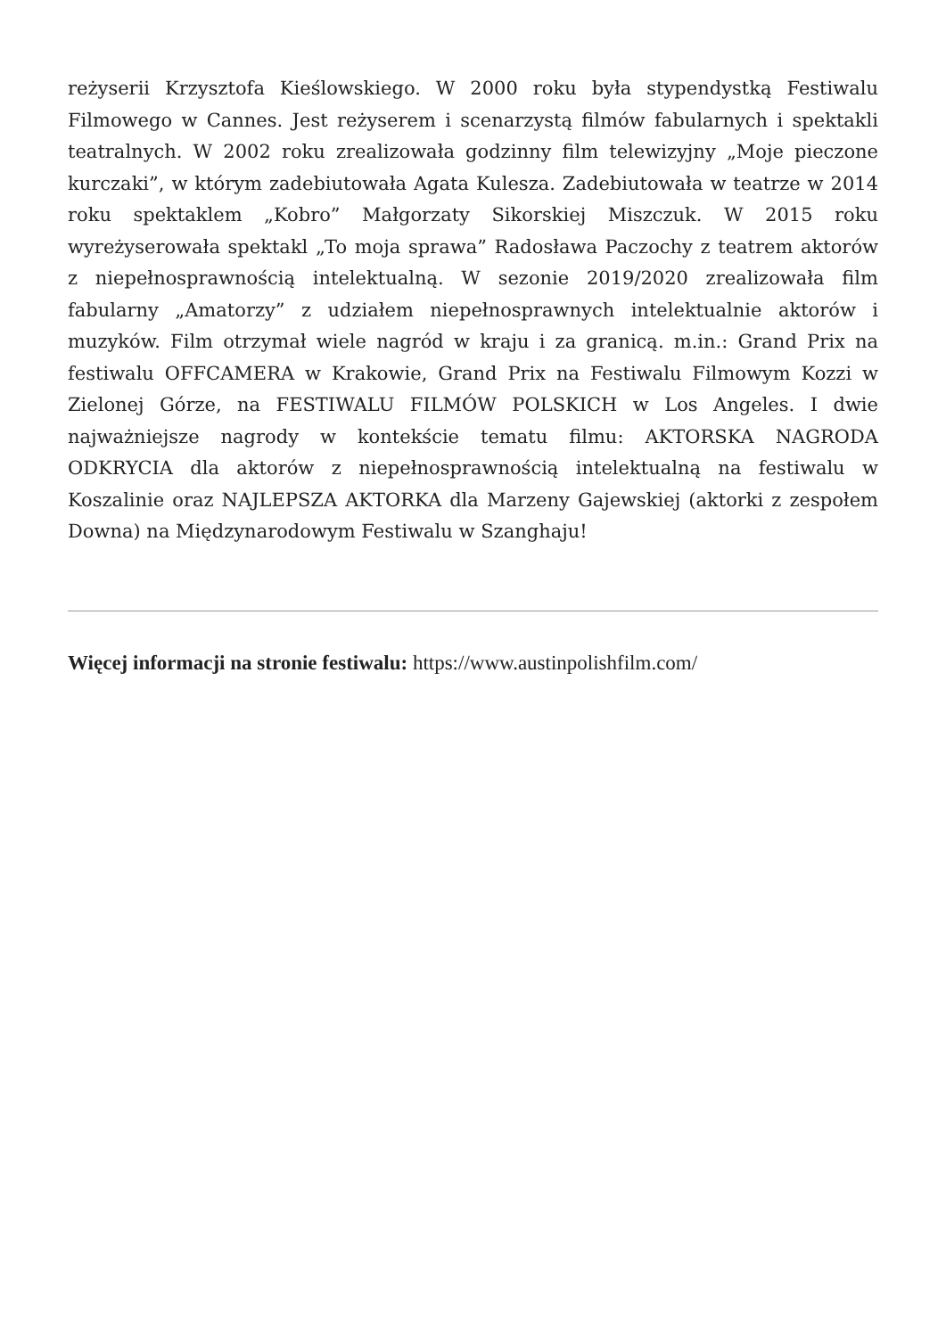reżyserii Krzysztofa Kieślowskiego. W 2000 roku była stypendystką Festiwalu Filmowego w Cannes. Jest reżyserem i scenarzystą filmów fabularnych i spektakli teatralnych. W 2002 roku zrealizowała godzinny film telewizyjny „Moje pieczone kurczaki”, w którym zadebiutowała Agata Kulesza. Zadebiutowała w teatrze w 2014 roku spektaklem „Kobro” Małgorzaty Sikorskiej Miszczuk. W 2015 roku wyreżyserowała spektakl „To moja sprawa” Radosława Paczochy z teatrem aktorów z niepełnosprawnością intelektualną. W sezonie 2019/2020 zrealizowała film fabularny „Amatorzy” z udziałem niepełnosprawnych intelektualnie aktorów i muzyków. Film otrzymał wiele nagród w kraju i za granicą. m.in.: Grand Prix na festiwalu OFFCAMERA w Krakowie, Grand Prix na Festiwalu Filmowym Kozzi w Zielonej Górze, na FESTIWALU FILMÓW POLSKICH w Los Angeles. I dwie najważniejsze nagrody w kontekście tematu filmu: AKTORSKA NAGRODA ODKRYCIA dla aktorów z niepełnosprawnością intelektualną na festiwalu w Koszalinie oraz NAJLEPSZA AKTORKA dla Marzeny Gajewskiej (aktorki z zespołem Downa) na Międzynarodowym Festiwalu w Szanghaju!
Więcej informacji na stronie festiwalu: https://www.austinpolishfilm.com/